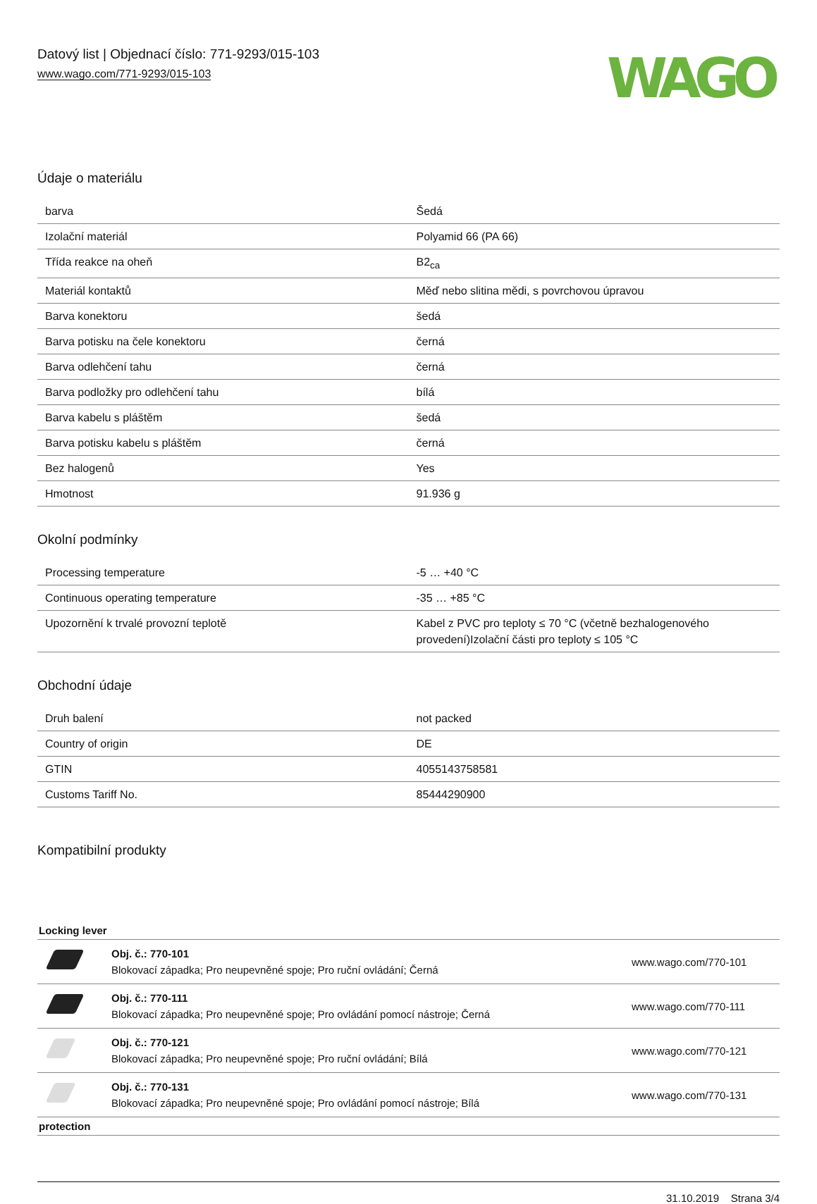Datový list | Objednací číslo: 771-9293/015-103
www.wago.com/771-9293/015-103
WAGO
Údaje o materiálu
| barva | Šedá |
| Izolační materiál | Polyamid 66 (PA 66) |
| Třída reakce na oheň | B2<sub>ca</sub> |
| Materiál kontaktů | Měď nebo slitina mědi, s povrchovou úpravou |
| Barva konektoru | šedá |
| Barva potisku na čele konektoru | černá |
| Barva odlehčení tahu | černá |
| Barva podložky pro odlehčení tahu | bílá |
| Barva kabelu s pláštěm | šedá |
| Barva potisku kabelu s pláštěm | černá |
| Bez halogenů | Yes |
| Hmotnost | 91.936 g |
Okolní podmínky
| Processing temperature | -5 … +40 °C |
| Continuous operating temperature | -35 … +85 °C |
| Upozornění k trvalé provozní teplotě | Kabel z PVC pro teploty ≤ 70 °C (včetně bezhalogenového provedení)Izolační části pro teploty ≤ 105 °C |
Obchodní údaje
| Druh balení | not packed |
| Country of origin | DE |
| GTIN | 4055143758581 |
| Customs Tariff No. | 85444290900 |
Kompatibilní produkty
Locking lever
| | Obj. č.: 770-101 Blokovací západka; Pro neupevněné spoje; Pro ruční ovládání; Černá | www.wago.com/770-101 |
| | Obj. č.: 770-111 Blokovací západka; Pro neupevněné spoje; Pro ovládání pomocí nástroje; Černá | www.wago.com/770-111 |
| | Obj. č.: 770-121 Blokovací západka; Pro neupevněné spoje; Pro ruční ovládání; Bílá | www.wago.com/770-121 |
| | Obj. č.: 770-131 Blokovací západka; Pro neupevněné spoje; Pro ovládání pomocí nástroje; Bílá | www.wago.com/770-131 |
protection
31.10.2019 Strana 3/4